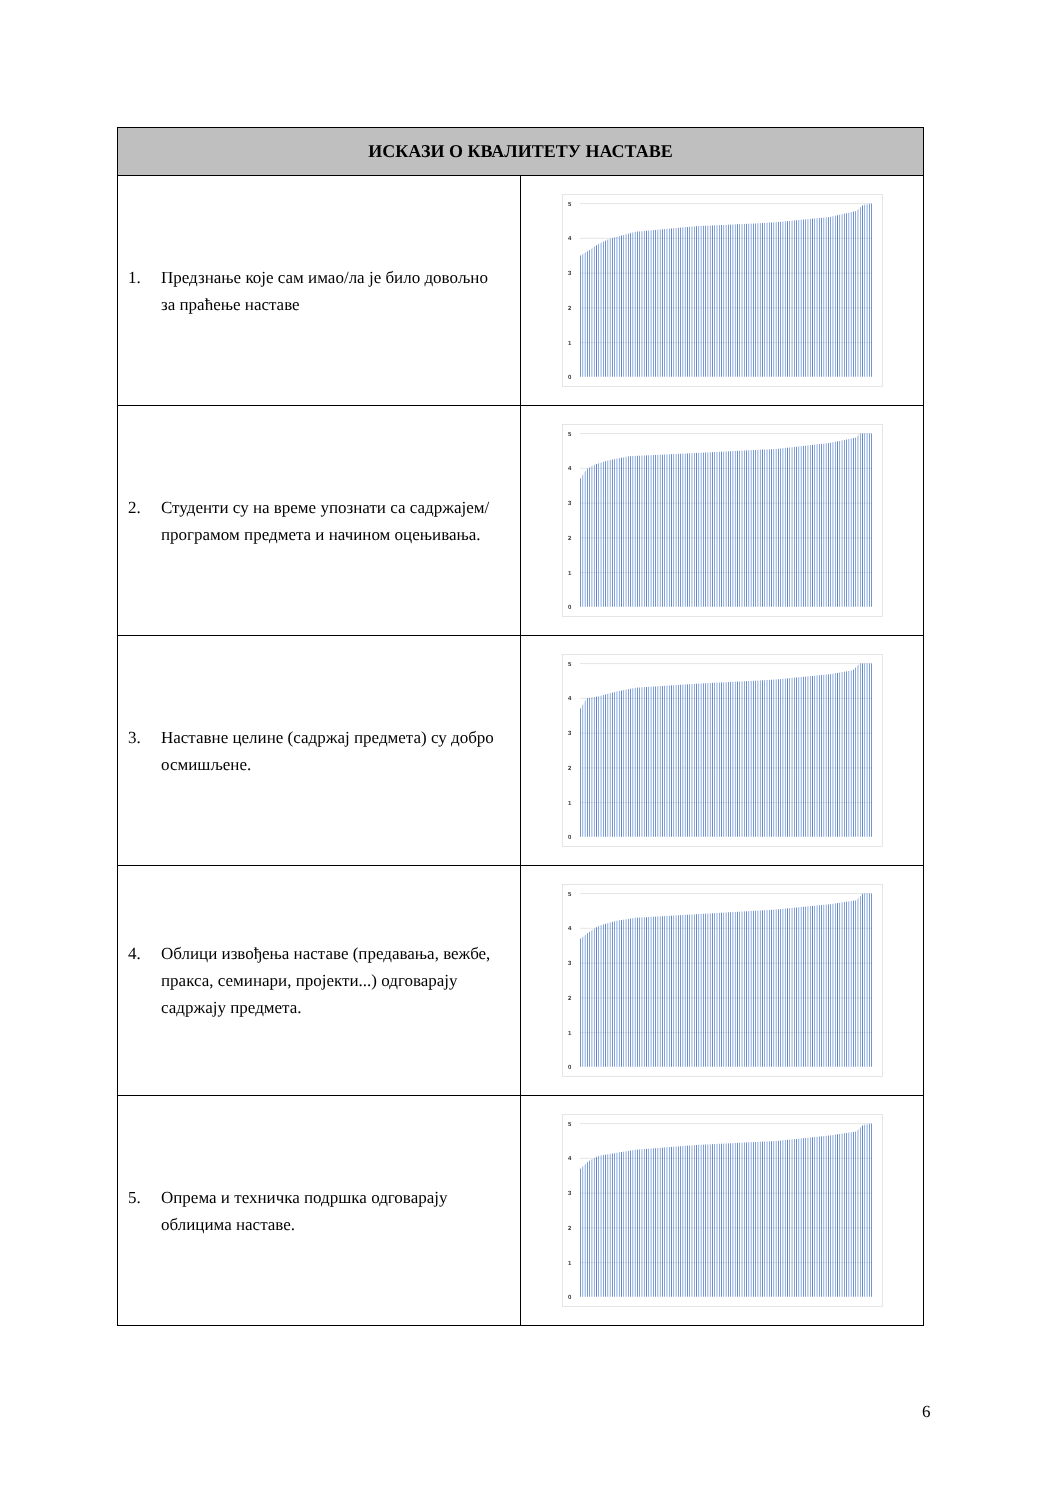| ИСКАЗИ О КВАЛИТЕТУ НАСТАВЕ | |
| --- | --- |
| 1. Предзнање које сам имао/ла је било довољно за праћење наставе | 5 4 3 2 1 0 |
| 2. Студенти су на време упознати са садржајем/програмом предмета и начином оцењивања. | 5 4 3 2 1 0 |
| 3. Наставне целине (садржај предмета) су добро осмишљене. | 5 4 3 2 1 0 |
| 4. Облици извођења наставе (предавања, вежбе, пракса, семинари, пројекти...) одговарају садржају предмета. | 5 4 3 2 1 0 |
| 5. Опрема и техничка подршка одговарају облицима наставе. | 5 4 3 2 1 0 |
6